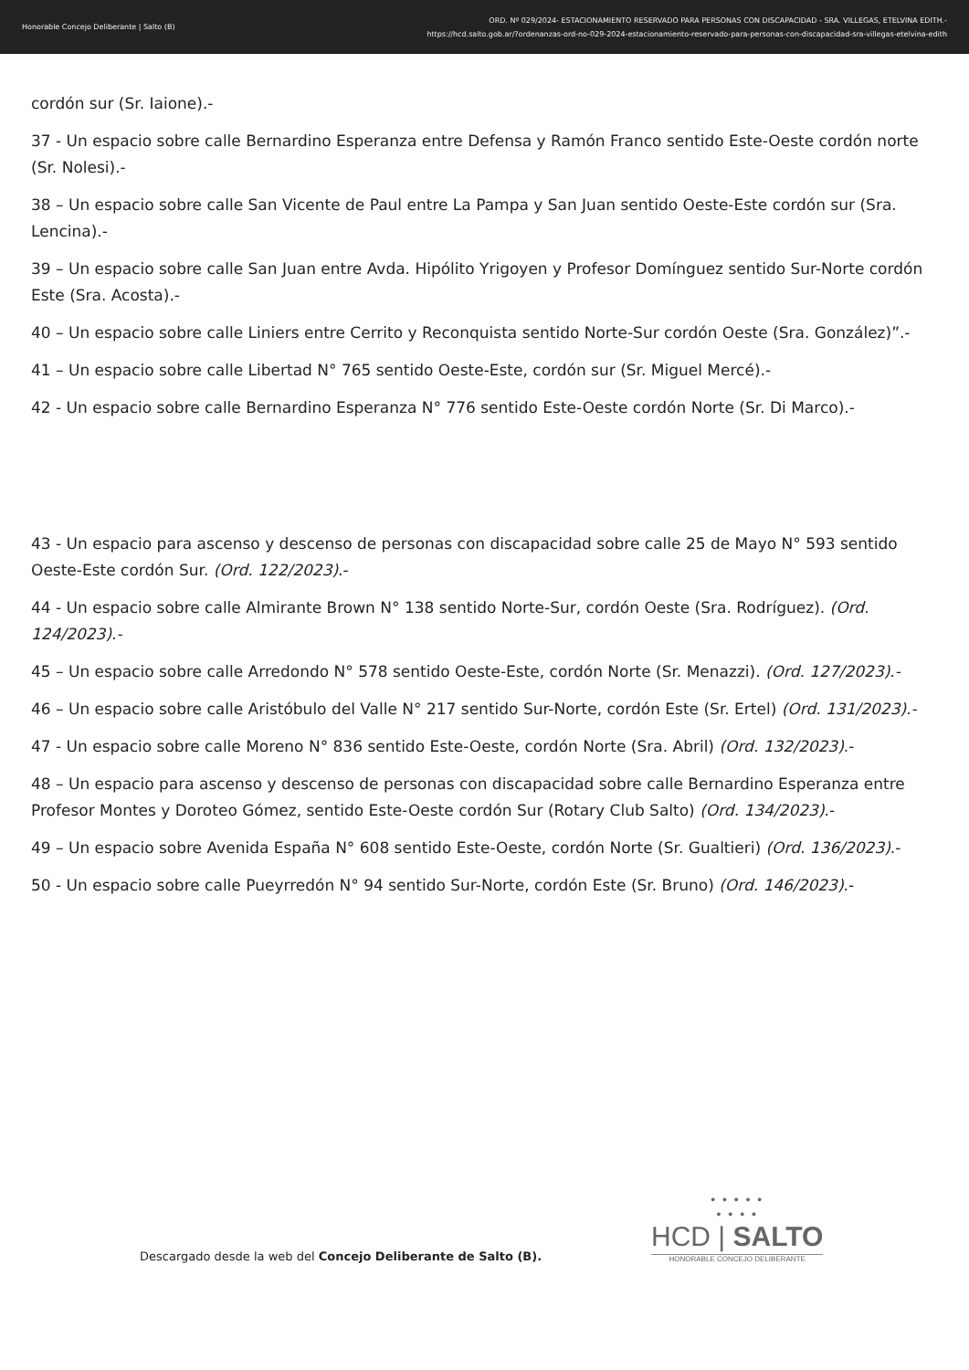Honorable Concejo Deliberante | Salto (B)
ORD. Nº 029/2024- ESTACIONAMIENTO RESERVADO PARA PERSONAS CON DISCAPACIDAD - SRA. VILLEGAS, ETELVINA EDITH.-
https://hcd.salto.gob.ar/?ordenanzas-ord-no-029-2024-estacionamiento-reservado-para-personas-con-discapacidad-sra-villegas-etelvina-edith
cordón sur (Sr. Iaione).-
37 - Un espacio sobre calle Bernardino Esperanza entre Defensa y Ramón Franco sentido Este-Oeste cordón norte (Sr. Nolesi).-
38 – Un espacio sobre calle San Vicente de Paul entre La Pampa y San Juan sentido Oeste-Este cordón sur (Sra. Lencina).-
39 – Un espacio sobre calle San Juan entre Avda. Hipólito Yrigoyen y Profesor Domínguez sentido Sur-Norte cordón Este (Sra. Acosta).-
40 – Un espacio sobre calle Liniers entre Cerrito y Reconquista sentido Norte-Sur cordón Oeste (Sra. González)”.-
41 – Un espacio sobre calle Libertad N° 765 sentido Oeste-Este, cordón sur (Sr. Miguel Mercé).-
42 - Un espacio sobre calle Bernardino Esperanza N° 776 sentido Este-Oeste cordón Norte (Sr. Di Marco).-
43 - Un espacio para ascenso y descenso de personas con discapacidad sobre calle 25 de Mayo N° 593 sentido Oeste-Este cordón Sur. (Ord. 122/2023).-
44 - Un espacio sobre calle Almirante Brown N° 138 sentido Norte-Sur, cordón Oeste (Sra. Rodríguez). (Ord. 124/2023).-
45 – Un espacio sobre calle Arredondo N° 578 sentido Oeste-Este, cordón Norte (Sr. Menazzi). (Ord. 127/2023).-
46 – Un espacio sobre calle Aristóbulo del Valle N° 217 sentido Sur-Norte, cordón Este (Sr. Ertel) (Ord. 131/2023).-
47 - Un espacio sobre calle Moreno N° 836 sentido Este-Oeste, cordón Norte (Sra. Abril) (Ord. 132/2023).-
48 – Un espacio para ascenso y descenso de personas con discapacidad sobre calle Bernardino Esperanza entre Profesor Montes y Doroteo Gómez, sentido Este-Oeste cordón Sur (Rotary Club Salto) (Ord. 134/2023).-
49 – Un espacio sobre Avenida España N° 608 sentido Este-Oeste, cordón Norte (Sr. Gualtieri) (Ord. 136/2023).-
50 - Un espacio sobre calle Pueyrredón N° 94 sentido Sur-Norte, cordón Este (Sr. Bruno) (Ord. 146/2023).-
Descargado desde la web del Concejo Deliberante de Salto (B).
• • • • •
• • • •
HCD | SALTO
HONORABLE CONCEJO DELIBERANTE